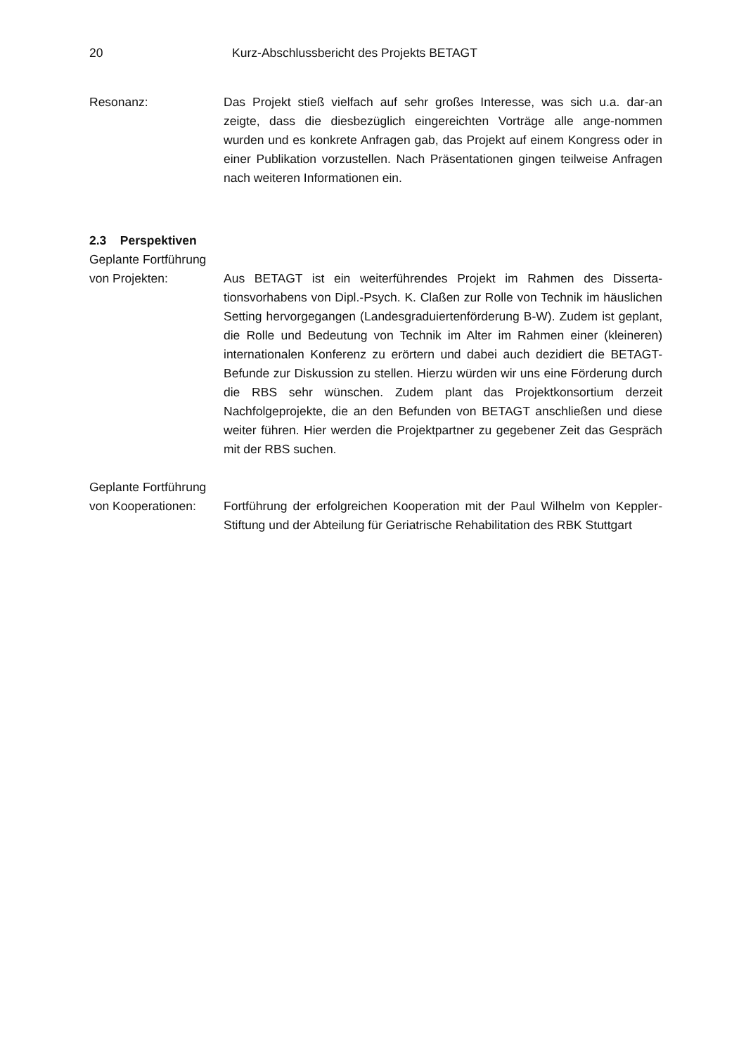20 Kurz-Abschlussbericht des Projekts BETAGT
Resonanz: Das Projekt stieß vielfach auf sehr großes Interesse, was sich u.a. dar-an zeigte, dass die diesbezüglich eingereichten Vorträge alle ange-nommen wurden und es konkrete Anfragen gab, das Projekt auf einem Kongress oder in einer Publikation vorzustellen. Nach Präsentationen gingen teilweise Anfragen nach weiteren Informationen ein.
2.3 Perspektiven
Geplante Fortführung
von Projekten: Aus BETAGT ist ein weiterführendes Projekt im Rahmen des Disserta-tionsvorhabens von Dipl.-Psych. K. Claßen zur Rolle von Technik im häuslichen Setting hervorgegangen (Landesgraduiertenförderung B-W). Zudem ist geplant, die Rolle und Bedeutung von Technik im Alter im Rahmen einer (kleineren) internationalen Konferenz zu erörtern und dabei auch dezidiert die BETAGT-Befunde zur Diskussion zu stellen. Hierzu würden wir uns eine Förderung durch die RBS sehr wünschen. Zudem plant das Projektkonsortium derzeit Nachfolgeprojekte, die an den Befunden von BETAGT anschließen und diese weiter führen. Hier werden die Projektpartner zu gegebener Zeit das Gespräch mit der RBS suchen.
Geplante Fortführung
von Kooperationen: Fortführung der erfolgreichen Kooperation mit der Paul Wilhelm von Keppler-Stiftung und der Abteilung für Geriatrische Rehabilitation des RBK Stuttgart